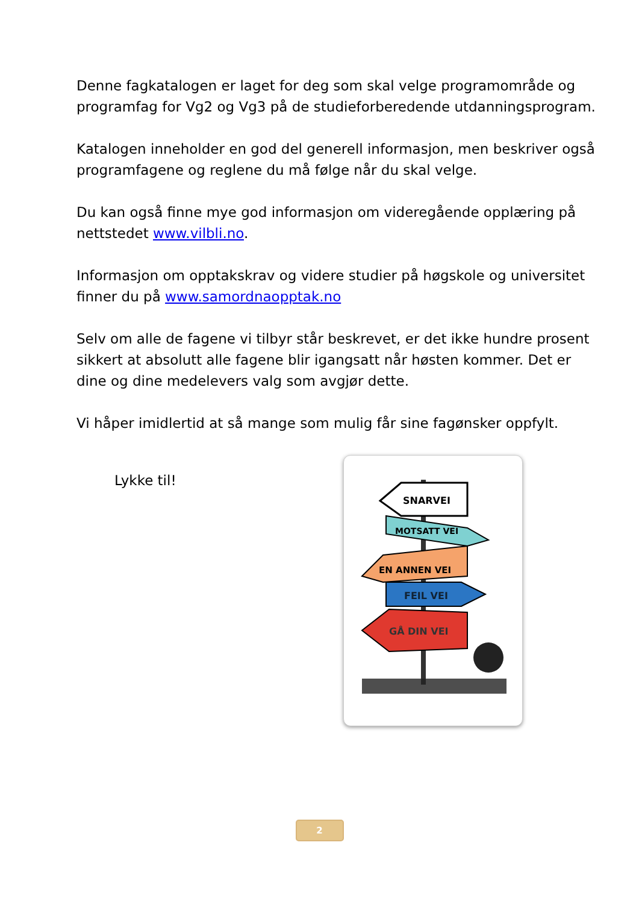Denne fagkatalogen er laget for deg som skal velge programområde og programfag for Vg2 og Vg3 på de studieforberedende utdanningsprogram.
Katalogen inneholder en god del generell informasjon, men beskriver også programfagene og reglene du må følge når du skal velge.
Du kan også finne mye god informasjon om videregående opplæring på nettstedet www.vilbli.no.
Informasjon om opptakskrav og videre studier på høgskole og universitet finner du på www.samordnaopptak.no
Selv om alle de fagene vi tilbyr står beskrevet, er det ikke hundre prosent sikkert at absolutt alle fagene blir igangsatt når høsten kommer. Det er dine og dine medelevers valg som avgjør dette.
Vi håper imidlertid at så mange som mulig får sine fagønsker oppfylt.
Lykke til!
SNARVEI
MOTSATT VEI
EN ANNEN VEI
FEIL VEI
GÅ DIN VEI
2